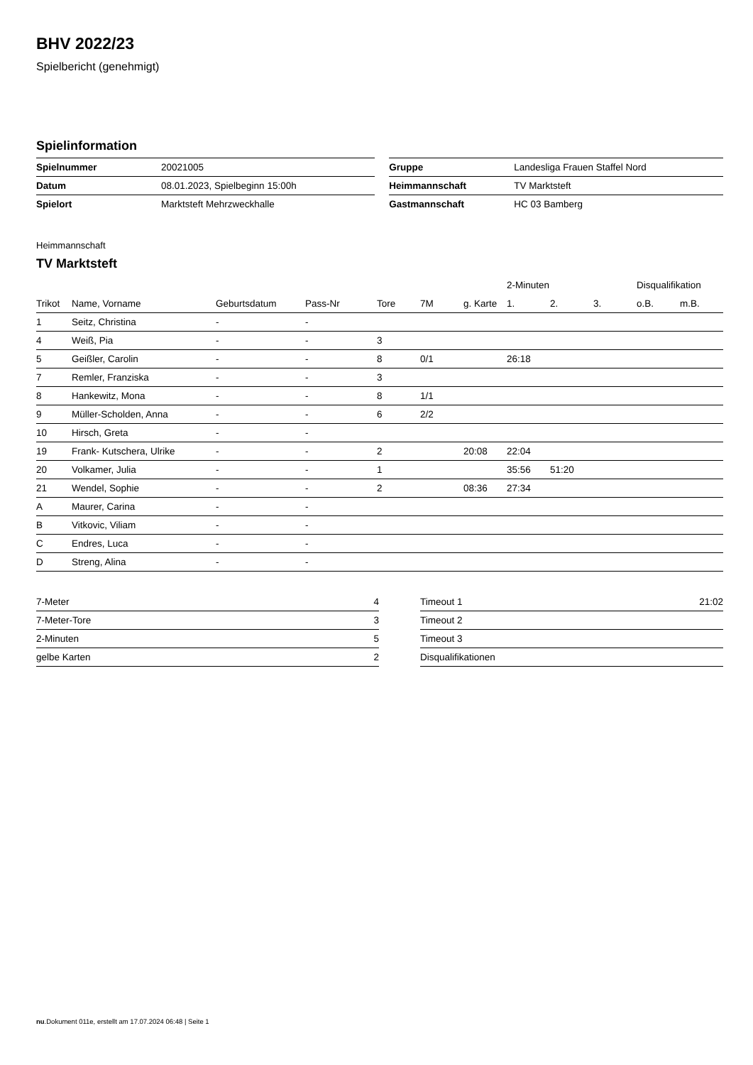BHV 2022/23
Spielbericht (genehmigt)
Spielinformation
| Spielnummer | 20021005 | | Gruppe | Landesliga Frauen Staffel Nord |
| Datum | 08.01.2023, Spielbeginn 15:00h | | Heimmannschaft | TV Marktsteft |
| Spielort | Marktsteft Mehrzweckhalle | | Gastmannschaft | HC 03 Bamberg |
Heimmannschaft
TV Marktsteft
| | | | | | | | 2-Minuten | | | Disqualifikation | |
| --- | --- | --- | --- | --- | --- | --- | --- | --- | --- | --- | --- |
| Trikot | Name, Vorname | Geburtsdatum | Pass-Nr | Tore | 7M | g. Karte | 1. | 2. | 3. | o.B. | m.B. |
| 1 | Seitz, Christina | - | - | | | | | | | | |
| 4 | Weiß, Pia | - | - | 3 | | | | | | | |
| 5 | Geißler, Carolin | - | - | 8 | 0/1 | | 26:18 | | | | |
| 7 | Remler, Franziska | - | - | 3 | | | | | | | |
| 8 | Hankewitz, Mona | - | - | 8 | 1/1 | | | | | | |
| 9 | Müller-Scholden, Anna | - | - | 6 | 2/2 | | | | | | |
| 10 | Hirsch, Greta | - | - | | | | | | | | |
| 19 | Frank- Kutschera, Ulrike | - | - | 2 | | 20:08 | 22:04 | | | | |
| 20 | Volkamer, Julia | - | - | 1 | | | 35:56 | 51:20 | | | |
| 21 | Wendel, Sophie | - | - | 2 | | 08:36 | 27:34 | | | | |
| A | Maurer, Carina | - | - | | | | | | | | |
| B | Vitkovic, Viliam | - | - | | | | | | | | |
| C | Endres, Luca | - | - | | | | | | | | |
| D | Streng, Alina | - | - | | | | | | | | |
| 7-Meter | 4 |
| 7-Meter-Tore | 3 |
| 2-Minuten | 5 |
| gelbe Karten | 2 |
| Timeout 1 | 21:02 |
| Timeout 2 | |
| Timeout 3 | |
| Disqualifikationen | |
nu.Dokument 011e, erstellt am 17.07.2024 06:48 | Seite 1